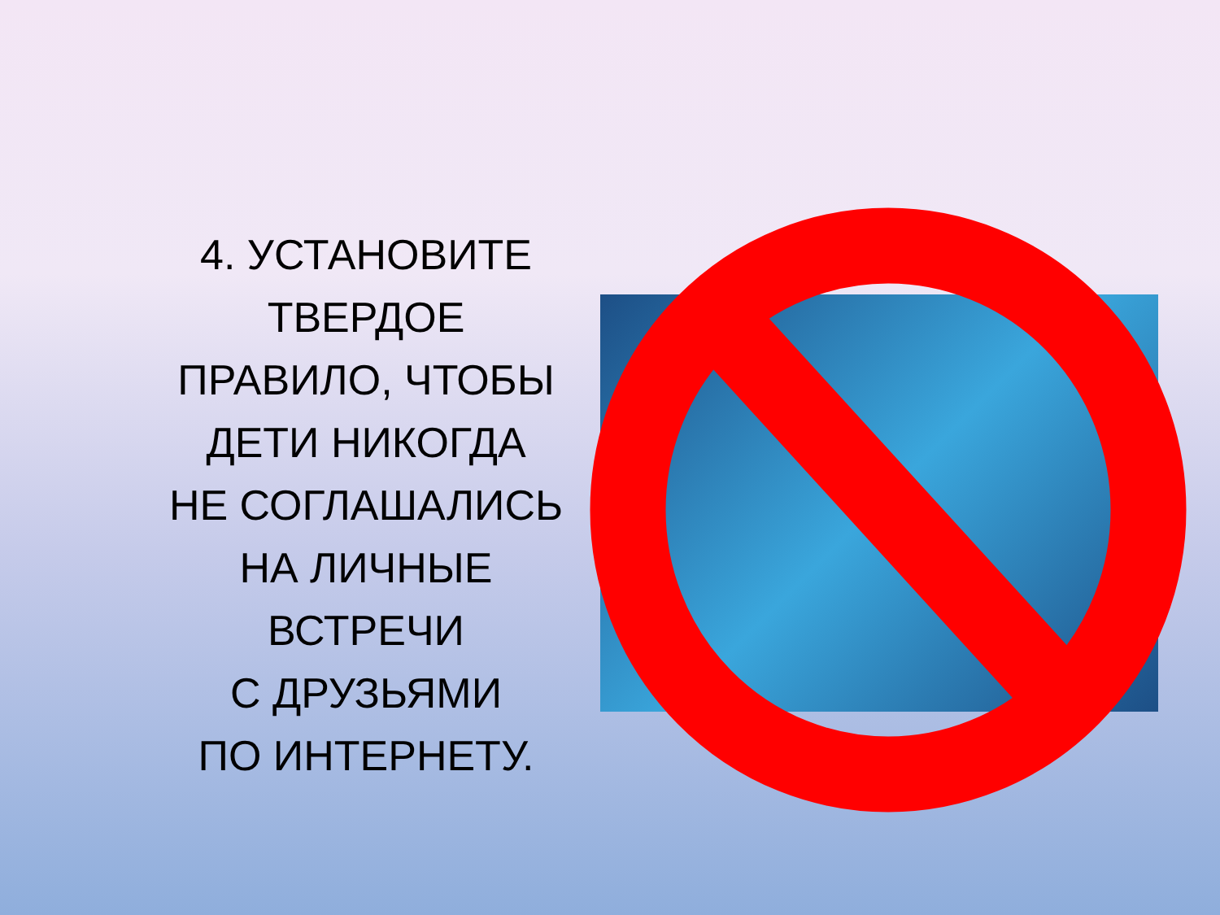4. УСТАНОВИТЕ
ТВЕРДОЕ
ПРАВИЛО, ЧТОБЫ
ДЕТИ НИКОГДА
НЕ СОГЛАШАЛИСЬ
НА ЛИЧНЫЕ
ВСТРЕЧИ
С ДРУЗЬЯМИ
ПО ИНТЕРНЕТУ.